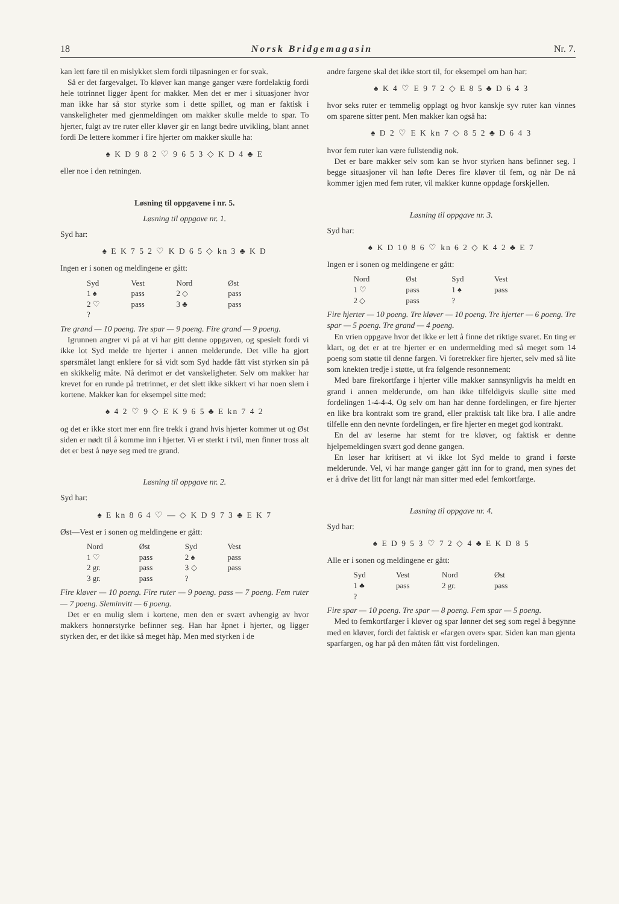18 Norsk Bridgemagasin Nr. 7.
kan lett føre til en mislykket slem fordi tilpasningen er for svak.
Så er det fargevalget. To kløver kan mange ganger være fordelaktig fordi hele totrinnet ligger åpent for makker. Men det er mer i situasjoner hvor man ikke har så stor styrke som i dette spillet, og man er faktisk i vanskeligheter med gjenmeldingen om makker skulle melde to spar. To hjerter, fulgt av tre ruter eller kløver gir en langt bedre utvikling, blant annet fordi De lettere kommer i fire hjerter om makker skulle ha:
♠ K D 9 8 2 ♡ 9 6 5 3 ◇ K D 4 ♣ E
eller noe i den retningen.
Løsning til oppgavene i nr. 5.
Løsning til oppgave nr. 1.
Syd har:
♠ E K 7 5 2 ♡ K D 6 5 ◇ kn 3 ♣ K D
Ingen er i sonen og meldingene er gått:
| Syd | Vest | Nord | Øst |
| --- | --- | --- | --- |
| 1 ♠ | pass | 2 ◇ | pass |
| 2 ♡ | pass | 3 ♣ | pass |
| ? | | | |
Tre grand — 10 poeng. Tre spar — 9 poeng. Fire grand — 9 poeng.
Igrunnen angrer vi på at vi har gitt denne oppgaven, og spesielt fordi vi ikke lot Syd melde tre hjerter i annen melderunde. Det ville ha gjort spørsmålet langt enklere for så vidt som Syd hadde fått vist styrken sin på en skikkelig måte. Nå derimot er det vanskeligheter. Selv om makker har krevet for en runde på tretrinnet, er det slett ikke sikkert vi har noen slem i kortene. Makker kan for eksempel sitte med:
♠ 4 2 ♡ 9 ◇ E K 9 6 5 ♣ E kn 7 4 2
og det er ikke stort mer enn fire trekk i grand hvis hjerter kommer ut og Øst siden er nødt til å komme inn i hjerter. Vi er sterkt i tvil, men finner tross alt det er best å nøye seg med tre grand.
Løsning til oppgave nr. 2.
Syd har:
♠ E kn 8 6 4 ♡ — ◇ K D 9 7 3 ♣ E K 7
Øst—Vest er i sonen og meldingene er gått:
| Nord | Øst | Syd | Vest |
| --- | --- | --- | --- |
| 1 ♡ | pass | 2 ♠ | pass |
| 2 gr. | pass | 3 ◇ | pass |
| 3 gr. | pass | ? | |
Fire kløver — 10 poeng. Fire ruter — 9 poeng. pass — 7 poeng. Fem ruter — 7 poeng. Slemin­vitt — 6 poeng.
Det er en mulig slem i kortene, men den er svært avhengig av hvor makkers honnørstyrke befinner seg. Han har åpnet i hjerter, og ligger styrken der, er det ikke så meget håp. Men med styrken i de
andre fargene skal det ikke stort til, for eksempel om han har:
♠ K 4 ♡ E 9 7 2 ◇ E 8 5 ♣ D 6 4 3
hvor seks ruter er temmelig opplagt og hvor kanskje syv ruter kan vinnes om sparene sitter pent. Men makker kan også ha:
♠ D 2 ♡ E K kn 7 ◇ 8 5 2 ♣ D 6 4 3
hvor fem ruter kan være fullstendig nok.
Det er bare makker selv som kan se hvor styrken hans befinner seg. I begge situasjoner vil han løfte Deres fire kløver til fem, og når De nå kommer igjen med fem ruter, vil makker kunne oppdage forskjellen.
Løsning til oppgave nr. 3.
Syd har:
♠ K D 10 8 6 ♡ kn 6 2 ◇ K 4 2 ♣ E 7
Ingen er i sonen og meldingene er gått:
| Nord | Øst | Syd | Vest |
| --- | --- | --- | --- |
| 1 ♡ | pass | 1 ♠ | pass |
| 2 ◇ | pass | ? | |
Fire hjerter — 10 poeng. Tre kløver — 10 poeng. Tre hjerter — 6 poeng. Tre spar — 5 poeng. Tre grand — 4 poeng.
En vrien oppgave hvor det ikke er lett å finne det riktige svaret. En ting er klart, og det er at tre hjerter er en undermelding med så meget som 14 poeng som støtte til denne fargen. Vi foretrekker fire hjerter, selv med så lite som knekten tredje i støtte, ut fra følgende resonnement:
Med bare firekortfarge i hjerter ville makker sannsynligvis ha meldt en grand i annen melderunde, om han ikke tilfeldigvis skulle sitte med fordelingen 1-4-4-4. Og selv om han har denne fordelingen, er fire hjerter en like bra kontrakt som tre grand, eller praktisk talt like bra. I alle andre tilfelle enn den nevnte fordelingen, er fire hjerter en meget god kontrakt.
En del av leserne har stemt for tre kløver, og faktisk er denne hjelpemeldingen svært god denne gangen.
En løser har kritisert at vi ikke lot Syd melde to grand i første melderunde. Vel, vi har mange ganger gått inn for to grand, men synes det er å drive det litt for langt når man sitter med edel femkortfarge.
Løsning til oppgave nr. 4.
Syd har:
♠ E D 9 5 3 ♡ 7 2 ◇ 4 ♣ E K D 8 5
Alle er i sonen og meldingene er gått:
| Syd | Vest | Nord | Øst |
| --- | --- | --- | --- |
| 1 ♣ | pass | 2 gr. | pass |
| ? | | | |
Fire spar — 10 poeng. Tre spar — 8 poeng. Fem spar — 5 poeng.
Med to femkortfarger i kløver og spar lønner det seg som regel å begynne med en kløver, fordi det faktisk er «fargen over» spar. Siden kan man gjenta sparfargen, og har på den måten fått vist fordelingen.